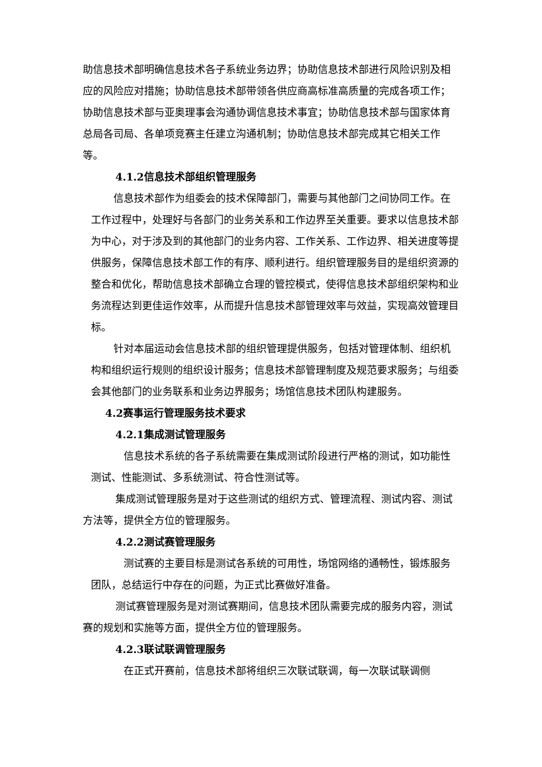助信息技术部明确信息技术各子系统业务边界；协助信息技术部进行风险识别及相应的风险应对措施；协助信息技术部带领各供应商高标准高质量的完成各项工作；协助信息技术部与亚奥理事会沟通协调信息技术事宜；协助信息技术部与国家体育总局各司局、各单项竞赛主任建立沟通机制；协助信息技术部完成其它相关工作等。
4.1.2信息技术部组织管理服务
信息技术部作为组委会的技术保障部门，需要与其他部门之间协同工作。在工作过程中，处理好与各部门的业务关系和工作边界至关重要。要求以信息技术部为中心，对于涉及到的其他部门的业务内容、工作关系、工作边界、相关进度等提供服务，保障信息技术部工作的有序、顺利进行。组织管理服务目的是组织资源的整合和优化，帮助信息技术部确立合理的管控模式，使得信息技术部组织架构和业务流程达到更佳运作效率，从而提升信息技术部管理效率与效益，实现高效管理目标。
针对本届运动会信息技术部的组织管理提供服务，包括对管理体制、组织机构和组织运行规则的组织设计服务；信息技术部管理制度及规范要求服务；与组委会其他部门的业务联系和业务边界服务；场馆信息技术团队构建服务。
4.2赛事运行管理服务技术要求
4.2.1集成测试管理服务
信息技术系统的各子系统需要在集成测试阶段进行严格的测试，如功能性测试、性能测试、多系统测试、符合性测试等。
集成测试管理服务是对于这些测试的组织方式、管理流程、测试内容、测试方法等，提供全方位的管理服务。
4.2.2测试赛管理服务
测试赛的主要目标是测试各系统的可用性，场馆网络的通畅性，锻炼服务团队，总结运行中存在的问题，为正式比赛做好准备。
测试赛管理服务是对测试赛期间，信息技术团队需要完成的服务内容，测试赛的规划和实施等方面，提供全方位的管理服务。
4.2.3联试联调管理服务
在正式开赛前，信息技术部将组织三次联试联调，每一次联试联调侧